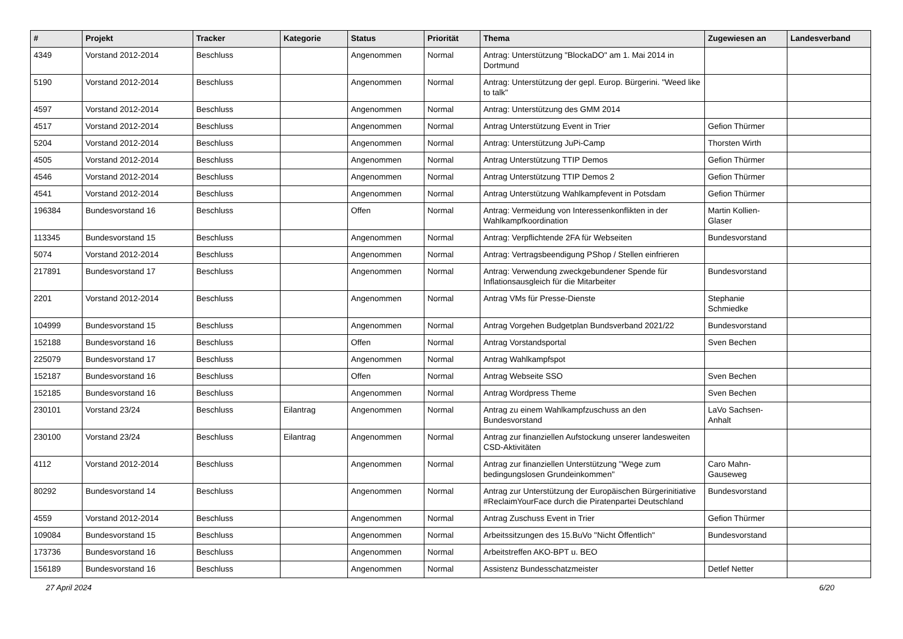| # | Projekt | Tracker | Kategorie | Status | Priorität | Thema | Zugewiesen an | Landesverband |
| --- | --- | --- | --- | --- | --- | --- | --- | --- |
| 4349 | Vorstand 2012-2014 | Beschluss | | Angenommen | Normal | Antrag: Unterstützung "BlockaDO" am 1. Mai 2014 in Dortmund | | |
| 5190 | Vorstand 2012-2014 | Beschluss | | Angenommen | Normal | Antrag: Unterstützung der gepl. Europ. Bürgerini. "Weed like to talk" | | |
| 4597 | Vorstand 2012-2014 | Beschluss | | Angenommen | Normal | Antrag: Unterstützung des GMM 2014 | | |
| 4517 | Vorstand 2012-2014 | Beschluss | | Angenommen | Normal | Antrag Unterstützung Event in Trier | Gefion Thürmer | |
| 5204 | Vorstand 2012-2014 | Beschluss | | Angenommen | Normal | Antrag: Unterstützung JuPi-Camp | Thorsten Wirth | |
| 4505 | Vorstand 2012-2014 | Beschluss | | Angenommen | Normal | Antrag Unterstützung TTIP Demos | Gefion Thürmer | |
| 4546 | Vorstand 2012-2014 | Beschluss | | Angenommen | Normal | Antrag Unterstützung TTIP Demos 2 | Gefion Thürmer | |
| 4541 | Vorstand 2012-2014 | Beschluss | | Angenommen | Normal | Antrag Unterstützung Wahlkampfevent in Potsdam | Gefion Thürmer | |
| 196384 | Bundesvorstand 16 | Beschluss | | Offen | Normal | Antrag: Vermeidung von Interessenkonflikten in der Wahlkampfkoordination | Martin Kollien-Glaser | |
| 113345 | Bundesvorstand 15 | Beschluss | | Angenommen | Normal | Antrag: Verpflichtende 2FA für Webseiten | Bundesvorstand | |
| 5074 | Vorstand 2012-2014 | Beschluss | | Angenommen | Normal | Antrag: Vertragsbeendigung PShop / Stellen einfrieren | | |
| 217891 | Bundesvorstand 17 | Beschluss | | Angenommen | Normal | Antrag: Verwendung zweckgebundener Spende für Inflationsausgleich für die Mitarbeiter | Bundesvorstand | |
| 2201 | Vorstand 2012-2014 | Beschluss | | Angenommen | Normal | Antrag VMs für Presse-Dienste | Stephanie Schmiedke | |
| 104999 | Bundesvorstand 15 | Beschluss | | Angenommen | Normal | Antrag Vorgehen Budgetplan Bundsverband 2021/22 | Bundesvorstand | |
| 152188 | Bundesvorstand 16 | Beschluss | | Offen | Normal | Antrag Vorstandsportal | Sven Bechen | |
| 225079 | Bundesvorstand 17 | Beschluss | | Angenommen | Normal | Antrag Wahlkampfspot | | |
| 152187 | Bundesvorstand 16 | Beschluss | | Offen | Normal | Antrag Webseite SSO | Sven Bechen | |
| 152185 | Bundesvorstand 16 | Beschluss | | Angenommen | Normal | Antrag Wordpress Theme | Sven Bechen | |
| 230101 | Vorstand 23/24 | Beschluss | Eilantrag | Angenommen | Normal | Antrag zu einem Wahlkampfzuschuss an den Bundesvorstand | LaVo Sachsen-Anhalt | |
| 230100 | Vorstand 23/24 | Beschluss | Eilantrag | Angenommen | Normal | Antrag zur finanziellen Aufstockung unserer landesweiten CSD-Aktivitäten | | |
| 4112 | Vorstand 2012-2014 | Beschluss | | Angenommen | Normal | Antrag zur finanziellen Unterstützung "Wege zum bedingungslosen Grundeinkommen" | Caro Mahn-Gauseweg | |
| 80292 | Bundesvorstand 14 | Beschluss | | Angenommen | Normal | Antrag zur Unterstützung der Europäischen Bürgerinitiative #ReclaimYourFace durch die Piratenpartei Deutschland | Bundesvorstand | |
| 4559 | Vorstand 2012-2014 | Beschluss | | Angenommen | Normal | Antrag Zuschuss Event in Trier | Gefion Thürmer | |
| 109084 | Bundesvorstand 15 | Beschluss | | Angenommen | Normal | Arbeitssitzungen des 15.BuVo "Nicht Öffentlich" | Bundesvorstand | |
| 173736 | Bundesvorstand 16 | Beschluss | | Angenommen | Normal | Arbeitstreffen AKO-BPT u. BEO | | |
| 156189 | Bundesvorstand 16 | Beschluss | | Angenommen | Normal | Assistenz Bundesschatzmeister | Detlef Netter | |
27 April 2024 6/20